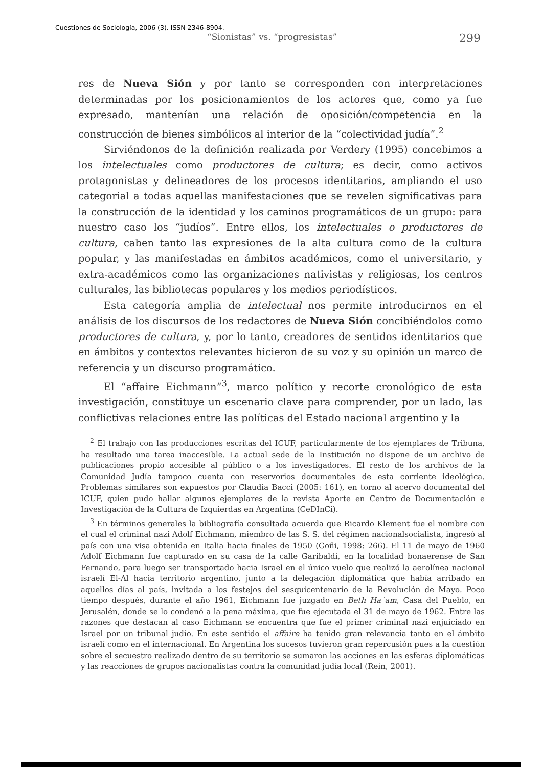Cuestiones de Sociología, 2006 (3). ISSN 2346-8904.
“Sionistas” vs. “progresistas” 299
res de Nueva Sión y por tanto se corresponden con interpretaciones determinadas por los posicionamientos de los actores que, como ya fue expresado, mantenían una relación de oposición/competencia en la construcción de bienes simbólicos al interior de la “colectividad judía”.<sup>2</sup>
Sirviéndonos de la definición realizada por Verdery (1995) concebimos a los intelectuales como productores de cultura; es decir, como activos protagonistas y delineadores de los procesos identitarios, ampliando el uso categorial a todas aquellas manifestaciones que se revelen significativas para la construcción de la identidad y los caminos programáticos de un grupo: para nuestro caso los “judíos”. Entre ellos, los intelectuales o productores de cultura, caben tanto las expresiones de la alta cultura como de la cultura popular, y las manifestadas en ámbitos académicos, como el universitario, y extra-académicos como las organizaciones nativistas y religiosas, los centros culturales, las bibliotecas populares y los medios periodísticos.
Esta categoría amplia de intelectual nos permite introducirnos en el análisis de los discursos de los redactores de Nueva Sión concibiéndolos como productores de cultura, y, por lo tanto, creadores de sentidos identitarios que en ámbitos y contextos relevantes hicieron de su voz y su opinión un marco de referencia y un discurso programático.
El “affaire Eichmann”<sup>3</sup>, marco político y recorte cronológico de esta investigación, constituye un escenario clave para comprender, por un lado, las conflictivas relaciones entre las políticas del Estado nacional argentino y la
<sup>2</sup> El trabajo con las producciones escritas del ICUF, particularmente de los ejemplares de Tribuna, ha resultado una tarea inaccesible. La actual sede de la Institución no dispone de un archivo de publicaciones propio accesible al público o a los investigadores. El resto de los archivos de la Comunidad Judía tampoco cuenta con reservorios documentales de esta corriente ideológica. Problemas similares son expuestos por Claudia Bacci (2005: 161), en torno al acervo documental del ICUF, quien pudo hallar algunos ejemplares de la revista Aporte en Centro de Documentación e Investigación de la Cultura de Izquierdas en Argentina (CeDInCi).
<sup>3</sup> En términos generales la bibliografía consultada acuerda que Ricardo Klement fue el nombre con el cual el criminal nazi Adolf Eichmann, miembro de las S. S. del régimen nacionalsocialista, ingresó al país con una visa obtenida en Italia hacia finales de 1950 (Goñi, 1998: 266). El 11 de mayo de 1960 Adolf Eichmann fue capturado en su casa de la calle Garibaldi, en la localidad bonaerense de San Fernando, para luego ser transportado hacia Israel en el único vuelo que realizó la aerolínea nacional israelí El-Al hacia territorio argentino, junto a la delegación diplomática que había arribado en aquellos días al país, invitada a los festejos del sesquicentenario de la Revolución de Mayo. Poco tiempo después, durante el año 1961, Eichmann fue juzgado en Beth Ha´am, Casa del Pueblo, en Jerusalén, donde se lo condenó a la pena máxima, que fue ejecutada el 31 de mayo de 1962. Entre las razones que destacan al caso Eichmann se encuentra que fue el primer criminal nazi enjuiciado en Israel por un tribunal judío. En este sentido el affaire ha tenido gran relevancia tanto en el ámbito israelí como en el internacional. En Argentina los sucesos tuvieron gran repercusión pues a la cuestión sobre el secuestro realizado dentro de su territorio se sumaron las acciones en las esferas diplomáticas y las reacciones de grupos nacionalistas contra la comunidad judía local (Rein, 2001).